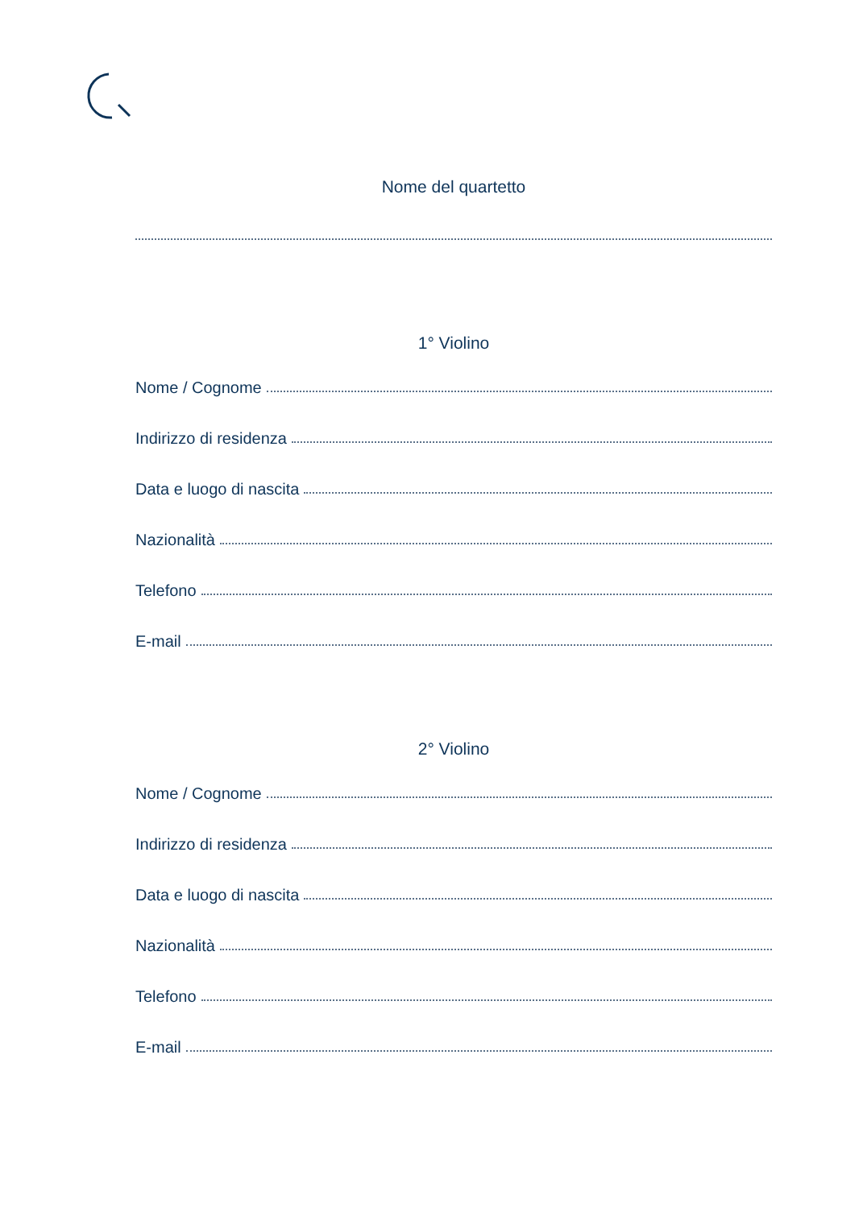Nome del quartetto
1° Violino
Nome / Cognome
Indirizzo di residenza
Data e luogo di nascita
Nazionalità
Telefono
E-mail
2° Violino
Nome / Cognome
Indirizzo di residenza
Data e luogo di nascita
Nazionalità
Telefono
E-mail